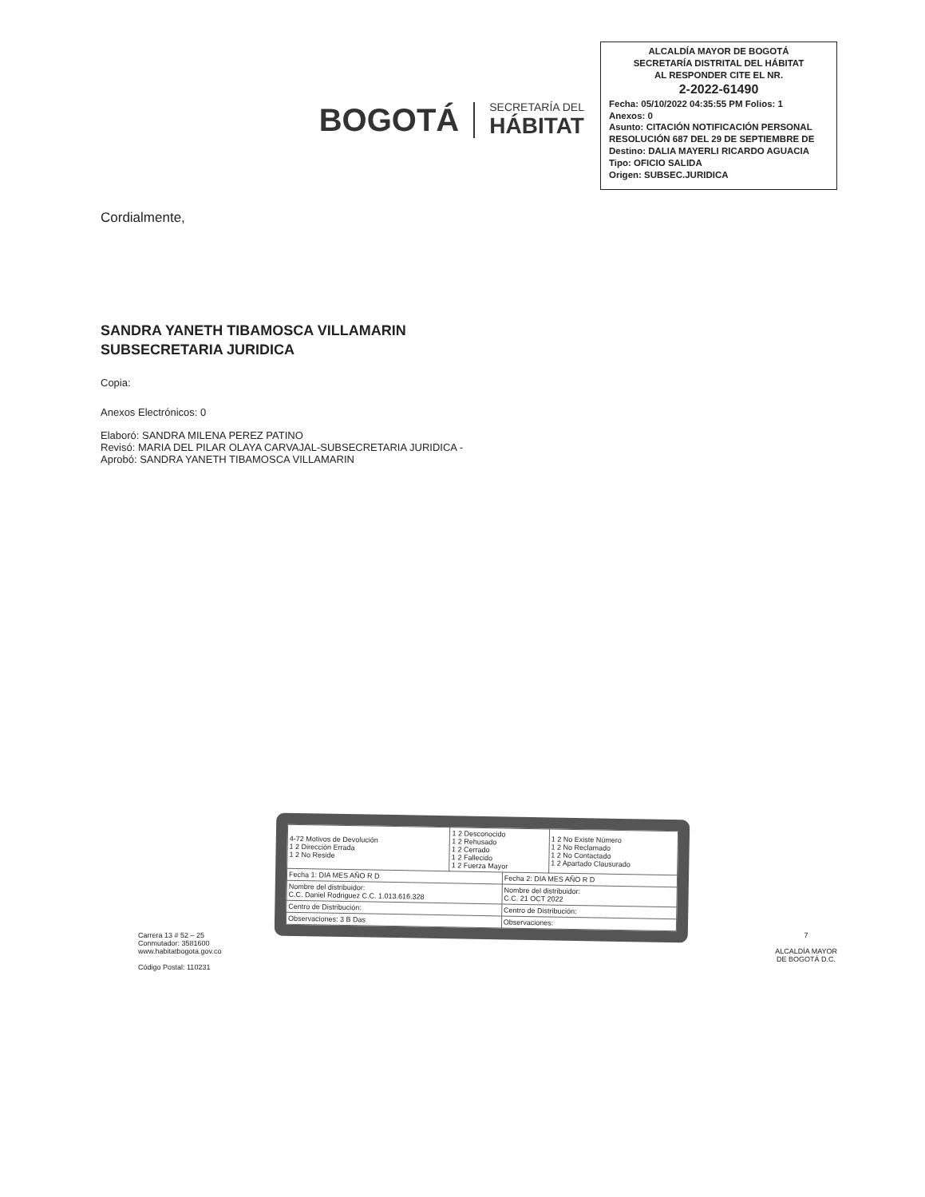BOGOTÁ
SECRETARÍA DEL
HÁBITAT
ALCALDÍA MAYOR DE BOGOTÁ
SECRETARÍA DISTRITAL DEL HÁBITAT
AL RESPONDER CITE EL NR.
2-2022-61490
Fecha: 05/10/2022 04:35:55 PM Folios: 1
Anexos: 0
Asunto: CITACIÓN NOTIFICACIÓN PERSONAL RESOLUCIÓN 687 DEL 29 DE SEPTIEMBRE DE
Destino: DALIA MAYERLI RICARDO AGUACIA
Tipo: OFICIO SALIDA
Origen: SUBSEC.JURIDICA
Cordialmente,
SANDRA YANETH TIBAMOSCA VILLAMARIN
SUBSECRETARIA JURIDICA
Copia:
Anexos Electrónicos: 0
Elaboró: SANDRA MILENA PEREZ PATINO
Revisó: MARIA DEL PILAR OLAYA CARVAJAL-SUBSECRETARIA JURIDICA -
Aprobó: SANDRA YANETH TIBAMOSCA VILLAMARIN
| 4-72 Motivos de Devolución 1 2 Dirección Errada 1 2 No Reside | 1 2 Desconocido 1 2 Rehusado 1 2 Cerrado 1 2 Fallecido 1 2 Fuerza Mayor | | 1 2 No Existe Número 1 2 No Reclamado 1 2 No Contactado 1 2 Apartado Clausurado |
| Fecha 1: DIA MES AÑO R D | | Fecha 2: DIA MES AÑO R D | |
| Nombre del distribuidor: C.C. Daniel Rodriguez C.C. 1.013.616.328 | | Nombre del distribuidor: C.C. 21 OCT 2022 | |
| Centro de Distribución: | | Centro de Distribución: | |
| Observaciones: 3 B Das | | Observaciones: | |
Carrera 13 # 52 – 25
Conmutador: 3581600
www.habitatbogota.gov.co
Código Postal: 110231
7
ALCALDÍA MAYOR
DE BOGOTÁ D.C.